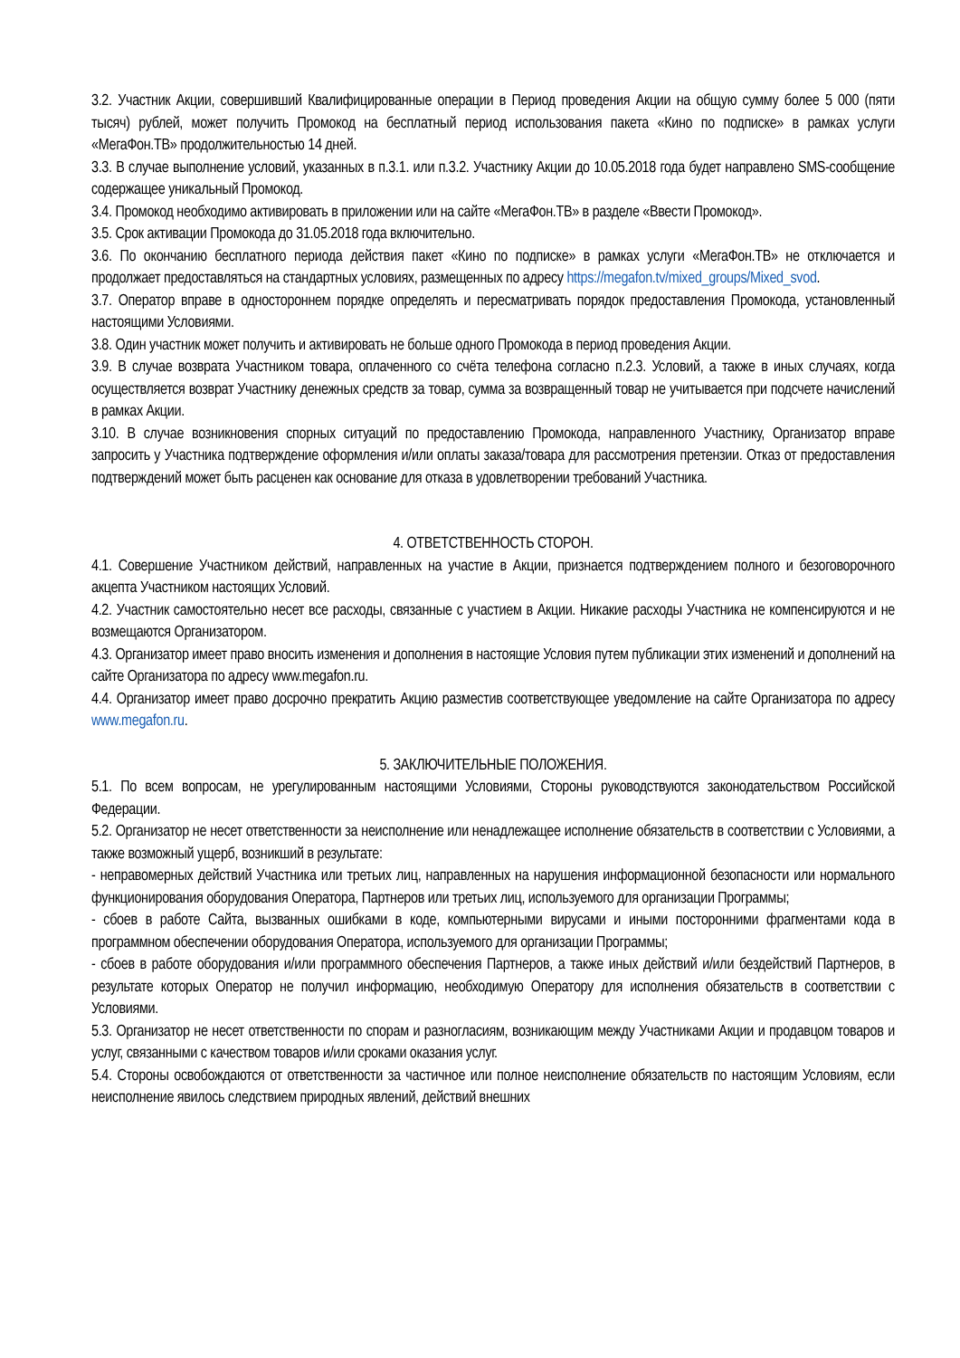3.2. Участник Акции, совершивший Квалифицированные операции в Период проведения Акции на общую сумму более 5 000 (пяти тысяч) рублей, может получить Промокод на бесплатный период использования пакета «Кино по подписке» в рамках услуги «МегаФон.ТВ» продолжительностью 14 дней.
3.3. В случае выполнение условий, указанных в п.3.1. или п.3.2. Участнику Акции до 10.05.2018 года будет направлено SMS-сообщение содержащее уникальный Промокод.
3.4. Промокод необходимо активировать в приложении или на сайте «МегаФон.ТВ» в разделе «Ввести Промокод».
3.5. Срок активации Промокода до 31.05.2018 года включительно.
3.6. По окончанию бесплатного периода действия пакет «Кино по подписке» в рамках услуги «МегаФон.ТВ» не отключается и продолжает предоставляться на стандартных условиях, размещенных по адресу https://megafon.tv/mixed_groups/Mixed_svod.
3.7. Оператор вправе в одностороннем порядке определять и пересматривать порядок предоставления Промокода, установленный настоящими Условиями.
3.8. Один участник может получить и активировать не больше одного Промокода в период проведения Акции.
3.9. В случае возврата Участником товара, оплаченного со счёта телефона согласно п.2.3. Условий, а также в иных случаях, когда осуществляется возврат Участнику денежных средств за товар, сумма за возвращенный товар не учитывается при подсчете начислений в рамках Акции.
3.10. В случае возникновения спорных ситуаций по предоставлению Промокода, направленного Участнику, Организатор вправе запросить у Участника подтверждение оформления и/или оплаты заказа/товара для рассмотрения претензии. Отказ от предоставления подтверждений может быть расценен как основание для отказа в удовлетворении требований Участника.
4. ОТВЕТСТВЕННОСТЬ СТОРОН.
4.1. Совершение Участником действий, направленных на участие в Акции, признается подтверждением полного и безоговорочного акцепта Участником настоящих Условий.
4.2. Участник самостоятельно несет все расходы, связанные с участием в Акции. Никакие расходы Участника не компенсируются и не возмещаются Организатором.
4.3. Организатор имеет право вносить изменения и дополнения в настоящие Условия путем публикации этих изменений и дополнений на сайте Организатора по адресу www.megafon.ru.
4.4. Организатор имеет право досрочно прекратить Акцию разместив соответствующее уведомление на сайте Организатора по адресу www.megafon.ru.
5. ЗАКЛЮЧИТЕЛЬНЫЕ ПОЛОЖЕНИЯ.
5.1. По всем вопросам, не урегулированным настоящими Условиями, Стороны руководствуются законодательством Российской Федерации.
5.2. Организатор не несет ответственности за неисполнение или ненадлежащее исполнение обязательств в соответствии с Условиями, а также возможный ущерб, возникший в результате:
- неправомерных действий Участника или третьих лиц, направленных на нарушения информационной безопасности или нормального функционирования оборудования Оператора, Партнеров или третьих лиц, используемого для организации Программы;
- сбоев в работе Сайта, вызванных ошибками в коде, компьютерными вирусами и иными посторонними фрагментами кода в программном обеспечении оборудования Оператора, используемого для организации Программы;
- сбоев в работе оборудования и/или программного обеспечения Партнеров, а также иных действий и/или бездействий Партнеров, в результате которых Оператор не получил информацию, необходимую Оператору для исполнения обязательств в соответствии с Условиями.
5.3. Организатор не несет ответственности по спорам и разногласиям, возникающим между Участниками Акции и продавцом товаров и услуг, связанными с качеством товаров и/или сроками оказания услуг.
5.4. Стороны освобождаются от ответственности за частичное или полное неисполнение обязательств по настоящим Условиям, если неисполнение явилось следствием природных явлений, действий внешних